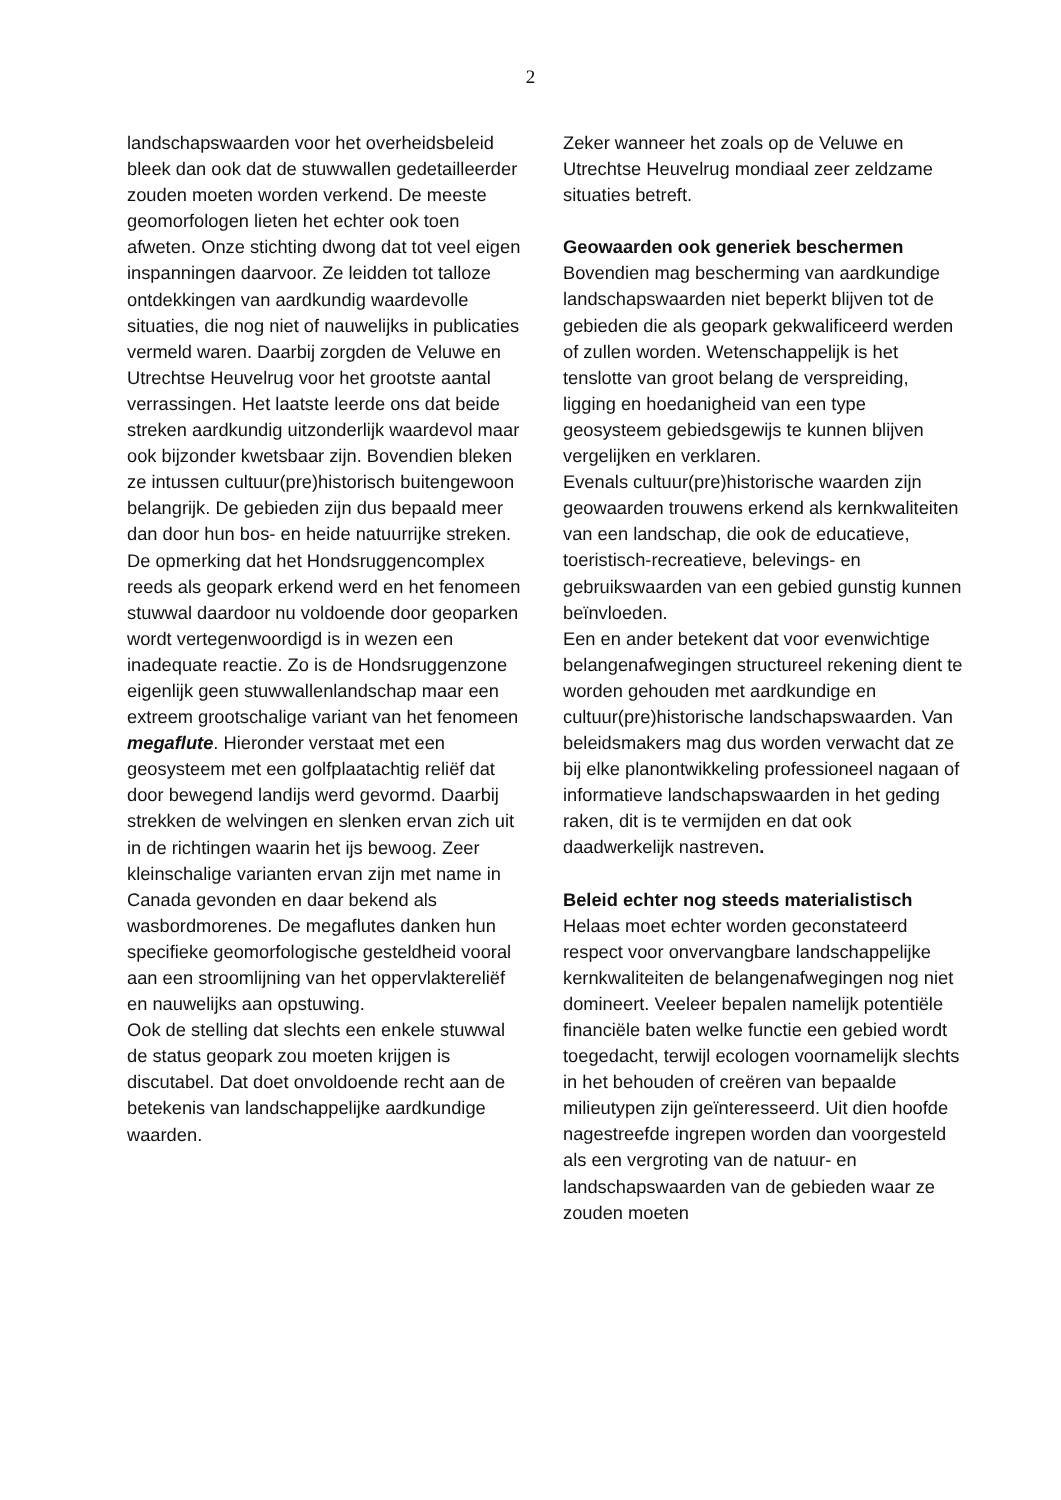2
landschapswaarden voor het overheidsbeleid bleek dan ook dat de stuwwallen gedetailleerder zouden moeten worden verkend. De meeste geomorfologen lieten het echter ook toen afweten. Onze stichting dwong dat tot veel eigen inspanningen daarvoor. Ze leidden tot talloze ontdekkingen van aardkundig waardevolle situaties, die nog niet of nauwelijks in publicaties vermeld waren. Daarbij zorgden de Veluwe en Utrechtse Heuvelrug voor het grootste aantal verrassingen. Het laatste leerde ons dat beide streken aardkundig uitzonderlijk waardevol maar ook bijzonder kwetsbaar zijn. Bovendien bleken ze intussen cultuur(pre)historisch buitengewoon belangrijk. De gebieden zijn dus bepaald meer dan door hun bos- en heide natuurrijke streken.
De opmerking dat het Hondsruggencomplex reeds als geopark erkend werd en het fenomeen stuwwal daardoor nu voldoende door geoparken wordt vertegenwoordigd is in wezen een inadequate reactie. Zo is de Hondsruggenzone eigenlijk geen stuwwallenlandschap maar een extreem grootschalige variant van het fenomeen megaflute. Hieronder verstaat met een geosysteem met een golfplaatachtig reliëf dat door bewegend landijs werd gevormd. Daarbij strekken de welvingen en slenken ervan zich uit in de richtingen waarin het ijs bewoog. Zeer kleinschalige varianten ervan zijn met name in Canada gevonden en daar bekend als wasbordmorenes. De megaflutes danken hun specifieke geomorfologische gesteldheid vooral aan een stroomlijning van het oppervlaktereliëf en nauwelijks aan opstuwing.
Ook de stelling dat slechts een enkele stuwwal de status geopark zou moeten krijgen is discutabel. Dat doet onvoldoende recht aan de betekenis van landschappelijke aardkundige waarden.
Zeker wanneer het zoals op de Veluwe en Utrechtse Heuvelrug mondiaal zeer zeldzame situaties betreft.
Geowaarden ook generiek beschermen
Bovendien mag bescherming van aardkundige landschapswaarden niet beperkt blijven tot de gebieden die als geopark gekwalificeerd werden of zullen worden. Wetenschappelijk is het tenslotte van groot belang de verspreiding, ligging en hoedanigheid van een type geosysteem gebiedsgewijs te kunnen blijven vergelijken en verklaren.
Evenals cultuur(pre)historische waarden zijn geowaarden trouwens erkend als kernkwaliteiten van een landschap, die ook de educatieve, toeristisch-recreatieve, belevings- en gebruikswaarden van een gebied gunstig kunnen beïnvloeden.
Een en ander betekent dat voor evenwichtige belangenafwegingen structureel rekening dient te worden gehouden met aardkundige en cultuur(pre)historische landschapswaarden. Van beleidsmakers mag dus worden verwacht dat ze bij elke planontwikkeling professioneel nagaan of informatieve landschapswaarden in het geding raken, dit is te vermijden en dat ook daadwerkelijk nastreven.
Beleid echter nog steeds materialistisch
Helaas moet echter worden geconstateerd respect voor onvervangbare landschappelijke kernkwaliteiten de belangenafwegingen nog niet domineert. Veeleer bepalen namelijk potentiële financiële baten welke functie een gebied wordt toegedacht, terwijl ecologen voornamelijk slechts in het behouden of creëren van bepaalde milieutypen zijn geïnteresseerd. Uit dien hoofde nagestreefde ingrepen worden dan voorgesteld als een vergroting van de natuur- en landschapswaarden van de gebieden waar ze zouden moeten